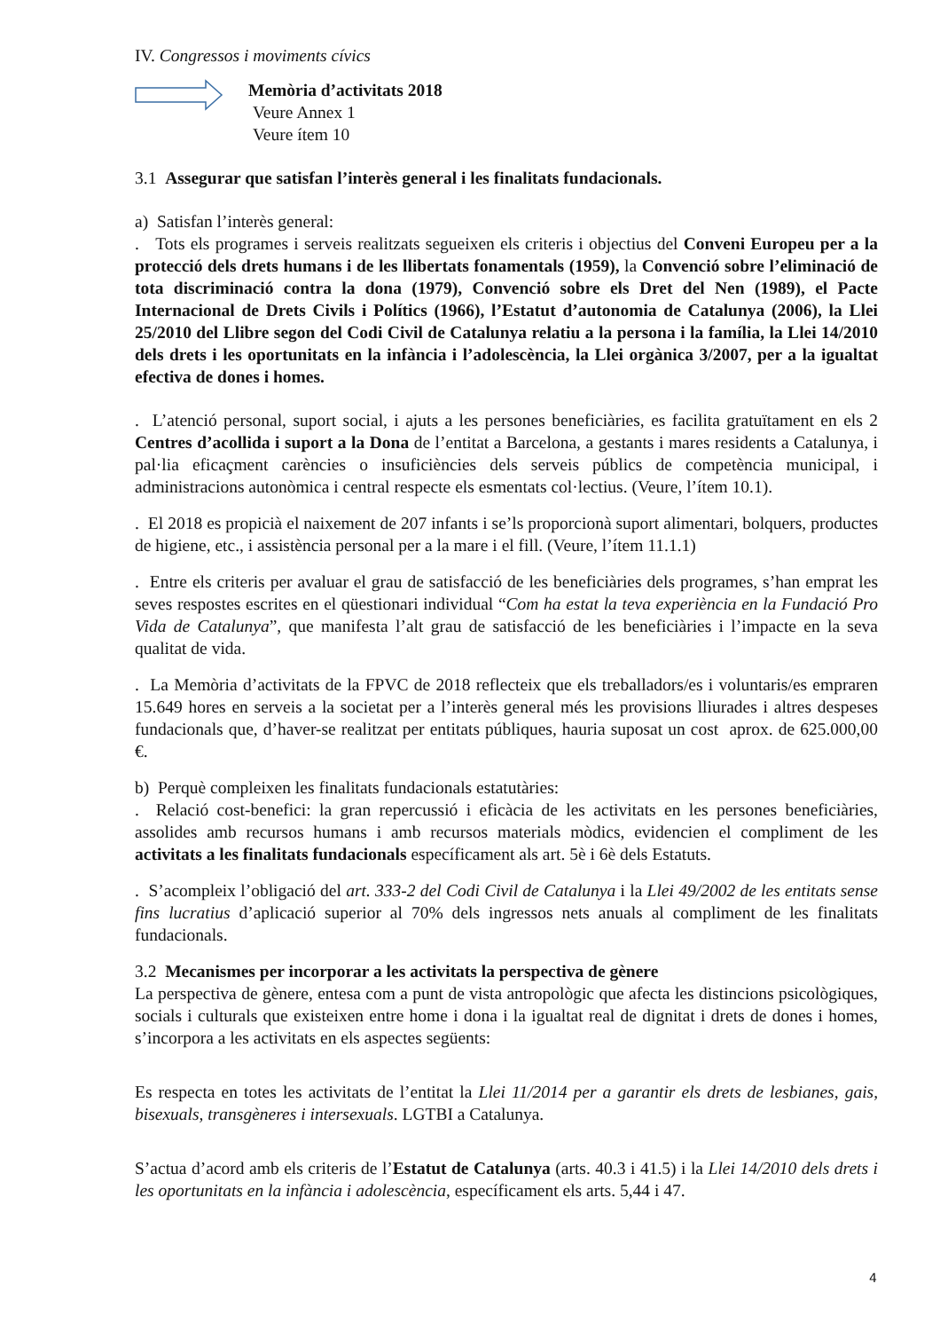IV. Congressos i moviments cívics
Memòria d’activitats 2018
Veure Annex 1
Veure ítem 10
3.1 Assegurar que satisfan l’interès general i les finalitats fundacionals.
a) Satisfan l’interès general:
. Tots els programes i serveis realitzats segueixen els criteris i objectius del Conveni Europeu per a la protecció dels drets humans i de les llibertats fonamentals (1959), la Convenció sobre l’eliminació de tota discriminació contra la dona (1979), Convenció sobre els Dret del Nen (1989), el Pacte Internacional de Drets Civils i Polítics (1966), l’Estatut d’autonomia de Catalunya (2006), la Llei 25/2010 del Llibre segon del Codi Civil de Catalunya relatiu a la persona i la família, la Llei 14/2010 dels drets i les oportunitats en la infància i l’adolescència, la Llei orgànica 3/2007, per a la igualtat efectiva de dones i homes.
. L’atenció personal, suport social, i ajuts a les persones beneficiàries, es facilita gratuïtament en els 2 Centres d’acollida i suport a la Dona de l’entitat a Barcelona, a gestants i mares residents a Catalunya, i pal·lia eficaçment carències o insuficiències dels serveis públics de competència municipal, i administracions autonòmica i central respecte els esmentats col·lectius. (Veure, l’ítem 10.1).
. El 2018 es propicià el naixement de 207 infants i se’ls proporcionà suport alimentari, bolquers, productes de higiene, etc., i assistència personal per a la mare i el fill. (Veure, l’ítem 11.1.1)
. Entre els criteris per avaluar el grau de satisfacció de les beneficiàries dels programes, s’han emprat les seves respostes escrites en el qüestionari individual “Com ha estat la teva experiència en la Fundació Pro Vida de Catalunya”, que manifesta l’alt grau de satisfacció de les beneficiàries i l’impacte en la seva qualitat de vida.
. La Memòria d’activitats de la FPVC de 2018 reflecteix que els treballadors/es i voluntaris/es empraren 15.649 hores en serveis a la societat per a l’interès general més les provisions lliurades i altres despeses fundacionals que, d’haver-se realitzat per entitats públiques, hauria suposat un cost aprox. de 625.000,00 €.
b) Perquè compleixen les finalitats fundacionals estatutàries:
. Relació cost-benefici: la gran repercussió i eficàcia de les activitats en les persones beneficiàries, assolides amb recursos humans i amb recursos materials mòdics, evidencien el compliment de les activitats a les finalitats fundacionals específicament als art. 5è i 6è dels Estatuts.
. S’acompleix l’obligació del art. 333-2 del Codi Civil de Catalunya i la Llei 49/2002 de les entitats sense fins lucratius d’aplicació superior al 70% dels ingressos nets anuals al compliment de les finalitats fundacionals.
3.2 Mecanismes per incorporar a les activitats la perspectiva de gènere
La perspectiva de gènere, entesa com a punt de vista antropològic que afecta les distincions psicològiques, socials i culturals que existeixen entre home i dona i la igualtat real de dignitat i drets de dones i homes, s’incorpora a les activitats en els aspectes següents:
Es respecta en totes les activitats de l’entitat la Llei 11/2014 per a garantir els drets de lesbianes, gais, bisexuals, transgèneres i intersexuals. LGTBI a Catalunya.
S’actua d’acord amb els criteris de l’Estatut de Catalunya (arts. 40.3 i 41.5) i la Llei 14/2010 dels drets i les oportunitats en la infància i adolescència, específicament els arts. 5,44 i 47.
4